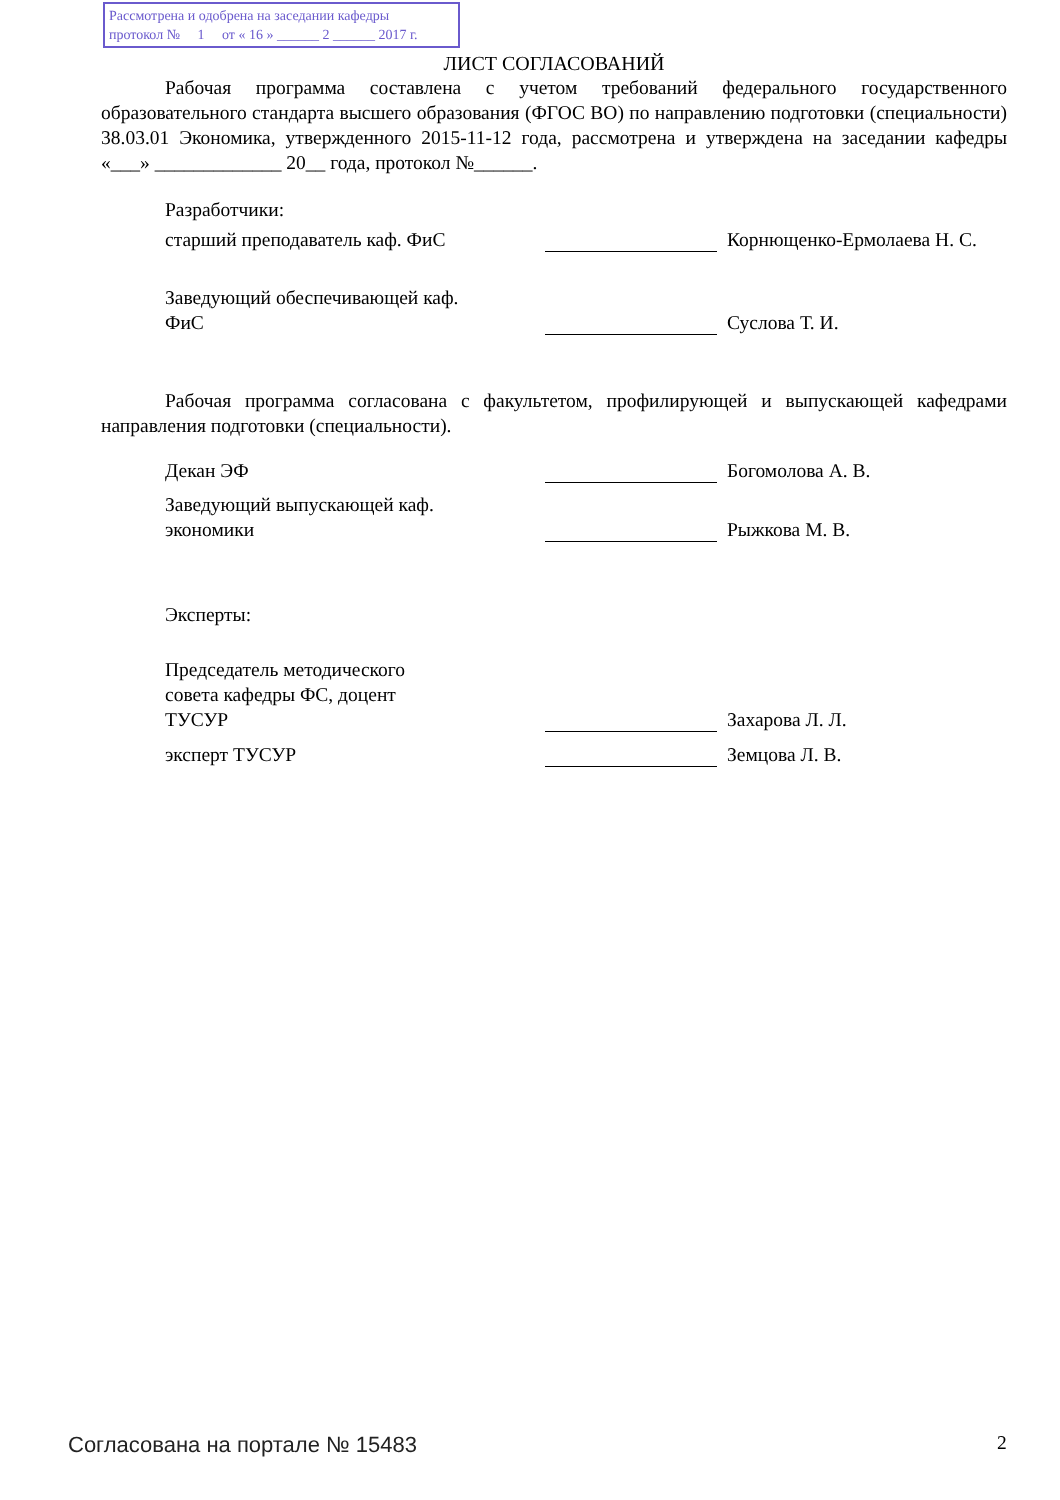Рассмотрена и одобрена на заседании кафедры
протокол № 1 от « 16 » ______ 2 ______ 2017 г.
ЛИСТ СОГЛАСОВАНИЙ
Рабочая программа составлена с учетом требований федерального государственного образовательного стандарта высшего образования (ФГОС ВО) по направлению подготовки (специальности) 38.03.01 Экономика, утвержденного 2015-11-12 года, рассмотрена и утверждена на заседании кафедры «___» _____________ 20__ года, протокол №______.
Разработчики:
старший преподаватель каф. ФиС
Корнющенко-Ермолаева Н. С.
Заведующий обеспечивающей каф.
ФиС
Суслова Т. И.
Рабочая программа согласована с факультетом, профилирующей и выпускающей кафедрами направления подготовки (специальности).
Декан ЭФ
Богомолова А. В.
Заведующий выпускающей каф.
экономики
Рыжкова М. В.
Эксперты:
Председатель методического
совета кафедры ФС, доцент
ТУСУР
Захарова Л. Л.
эксперт ТУСУР
Земцова Л. В.
Согласована на портале № 15483 2